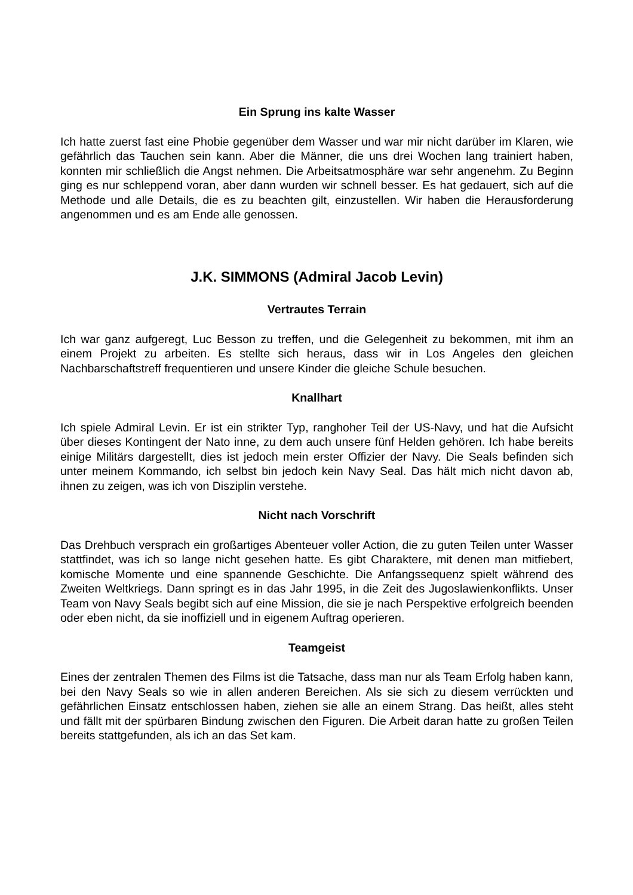Ein Sprung ins kalte Wasser
Ich hatte zuerst fast eine Phobie gegenüber dem Wasser und war mir nicht darüber im Klaren, wie gefährlich das Tauchen sein kann. Aber die Männer, die uns drei Wochen lang trainiert haben, konnten mir schließlich die Angst nehmen. Die Arbeitsatmosphäre war sehr angenehm. Zu Beginn ging es nur schleppend voran, aber dann wurden wir schnell besser. Es hat gedauert, sich auf die Methode und alle Details, die es zu beachten gilt, einzustellen. Wir haben die Herausforderung angenommen und es am Ende alle genossen.
J.K. SIMMONS (Admiral Jacob Levin)
Vertrautes Terrain
Ich war ganz aufgeregt, Luc Besson zu treffen, und die Gelegenheit zu bekommen, mit ihm an einem Projekt zu arbeiten. Es stellte sich heraus, dass wir in Los Angeles den gleichen Nachbarschaftstreff frequentieren und unsere Kinder die gleiche Schule besuchen.
Knallhart
Ich spiele Admiral Levin. Er ist ein strikter Typ, ranghoher Teil der US-Navy, und hat die Aufsicht über dieses Kontingent der Nato inne, zu dem auch unsere fünf Helden gehören. Ich habe bereits einige Militärs dargestellt, dies ist jedoch mein erster Offizier der Navy. Die Seals befinden sich unter meinem Kommando, ich selbst bin jedoch kein Navy Seal. Das hält mich nicht davon ab, ihnen zu zeigen, was ich von Disziplin verstehe.
Nicht nach Vorschrift
Das Drehbuch versprach ein großartiges Abenteuer voller Action, die zu guten Teilen unter Wasser stattfindet, was ich so lange nicht gesehen hatte. Es gibt Charaktere, mit denen man mitfiebert, komische Momente und eine spannende Geschichte. Die Anfangssequenz spielt während des Zweiten Weltkriegs. Dann springt es in das Jahr 1995, in die Zeit des Jugoslawienkonflikts. Unser Team von Navy Seals begibt sich auf eine Mission, die sie je nach Perspektive erfolgreich beenden oder eben nicht, da sie inoffiziell und in eigenem Auftrag operieren.
Teamgeist
Eines der zentralen Themen des Films ist die Tatsache, dass man nur als Team Erfolg haben kann, bei den Navy Seals so wie in allen anderen Bereichen. Als sie sich zu diesem verrückten und gefährlichen Einsatz entschlossen haben, ziehen sie alle an einem Strang. Das heißt, alles steht und fällt mit der spürbaren Bindung zwischen den Figuren. Die Arbeit daran hatte zu großen Teilen bereits stattgefunden, als ich an das Set kam.